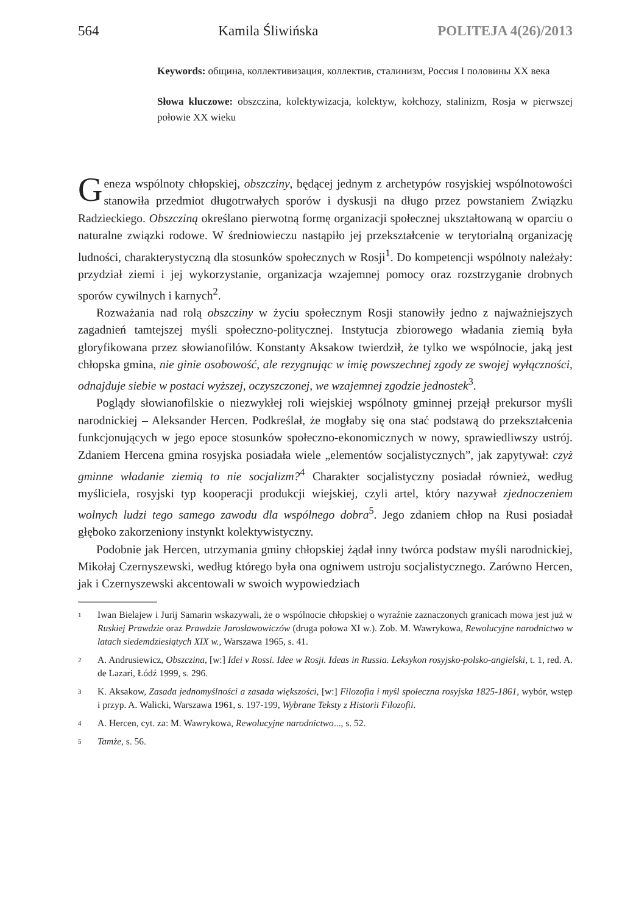564 Kamila Śliwińska POLITEJA 4(26)/2013
Keywords: община, коллективизация, коллектив, сталинизм, Россия I половины XX века
Słowa kluczowe: obszczina, kolektywizacja, kolektyw, kołchozy, stalinizm, Rosja w pierwszej połowie XX wieku
Geneza wspólnoty chłopskiej, obszcziny, będącej jednym z archetypów rosyjskiej wspólnotowości stanowiła przedmiot długotrwałych sporów i dyskusji na długo przez powstaniem Związku Radzieckiego. Obszcziną określano pierwotną formę organizacji społecznej ukształtowaną w oparciu o naturalne związki rodowe. W średniowieczu nastąpiło jej przekształcenie w terytorialną organizację ludności, charakterystyczną dla stosunków społecznych w Rosji<sup>1</sup>. Do kompetencji wspólnoty należały: przydział ziemi i jej wykorzystanie, organizacja wzajemnej pomocy oraz rozstrzyganie drobnych sporów cywilnych i karnych<sup>2</sup>.
Rozważania nad rolą obszcziny w życiu społecznym Rosji stanowiły jedno z najważniejszych zagadnień tamtejszej myśli społeczno-politycznej. Instytucja zbiorowego władania ziemią była gloryfikowana przez słowianofilów. Konstanty Aksakow twierdził, że tylko we wspólnocie, jaką jest chłopska gmina, nie ginie osobowość, ale rezygnując w imię powszechnej zgody ze swojej wyłączności, odnajduje siebie w postaci wyższej, oczyszczonej, we wzajemnej zgodzie jednostek<sup>3</sup>.
Poglądy słowianofilskie o niezwykłej roli wiejskiej wspólnoty gminnej przejął prekursor myśli narodnickiej – Aleksander Hercen. Podkreślał, że mogłaby się ona stać podstawą do przekształcenia funkcjonujących w jego epoce stosunków społeczno-ekonomicznych w nowy, sprawiedliwszy ustrój. Zdaniem Hercena gmina rosyjska posiadała wiele „elementów socjalistycznych”, jak zapytywał: czyż gminne władanie ziemią to nie socjalizm?<sup>4</sup> Charakter socjalistyczny posiadał również, według myśliciela, rosyjski typ kooperacji produkcji wiejskiej, czyli artel, który nazywał zjednoczeniem wolnych ludzi tego samego zawodu dla wspólnego dobra<sup>5</sup>. Jego zdaniem chłop na Rusi posiadał głęboko zakorzeniony instynkt kolektywistyczny.
Podobnie jak Hercen, utrzymania gminy chłopskiej żądał inny twórca podstaw myśli narodnickiej, Mikołaj Czernyszewski, według którego była ona ogniwem ustroju socjalistycznego. Zarówno Hercen, jak i Czernyszewski akcentowali w swoich wypowiedziach
1 Iwan Bielajew i Jurij Samarin wskazywali, że o wspólnocie chłopskiej o wyraźnie zaznaczonych granicach mowa jest już w Ruskiej Prawdzie oraz Prawdzie Jarosławowiczów (druga połowa XI w.). Zob. M. Wawrykowa, Rewolucyjne narodnictwo w latach siedemdziesiątych XIX w., Warszawa 1965, s. 41.
2 A. Andrusiewicz, Obszczina, [w:] Idei v Rossi. Idee w Rosji. Ideas in Russia. Leksykon rosyjsko-polsko-angielski, t. 1, red. A. de Lazari, Łódź 1999, s. 296.
3 K. Aksakow, Zasada jednomyślności a zasada większości, [w:] Filozofia i myśl społeczna rosyjska 1825-1861, wybór, wstęp i przyp. A. Walicki, Warszawa 1961, s. 197-199, Wybrane Teksty z Historii Filozofii.
4 A. Hercen, cyt. za: M. Wawrykowa, Rewolucyjne narodnictwo..., s. 52.
5 Tamże, s. 56.